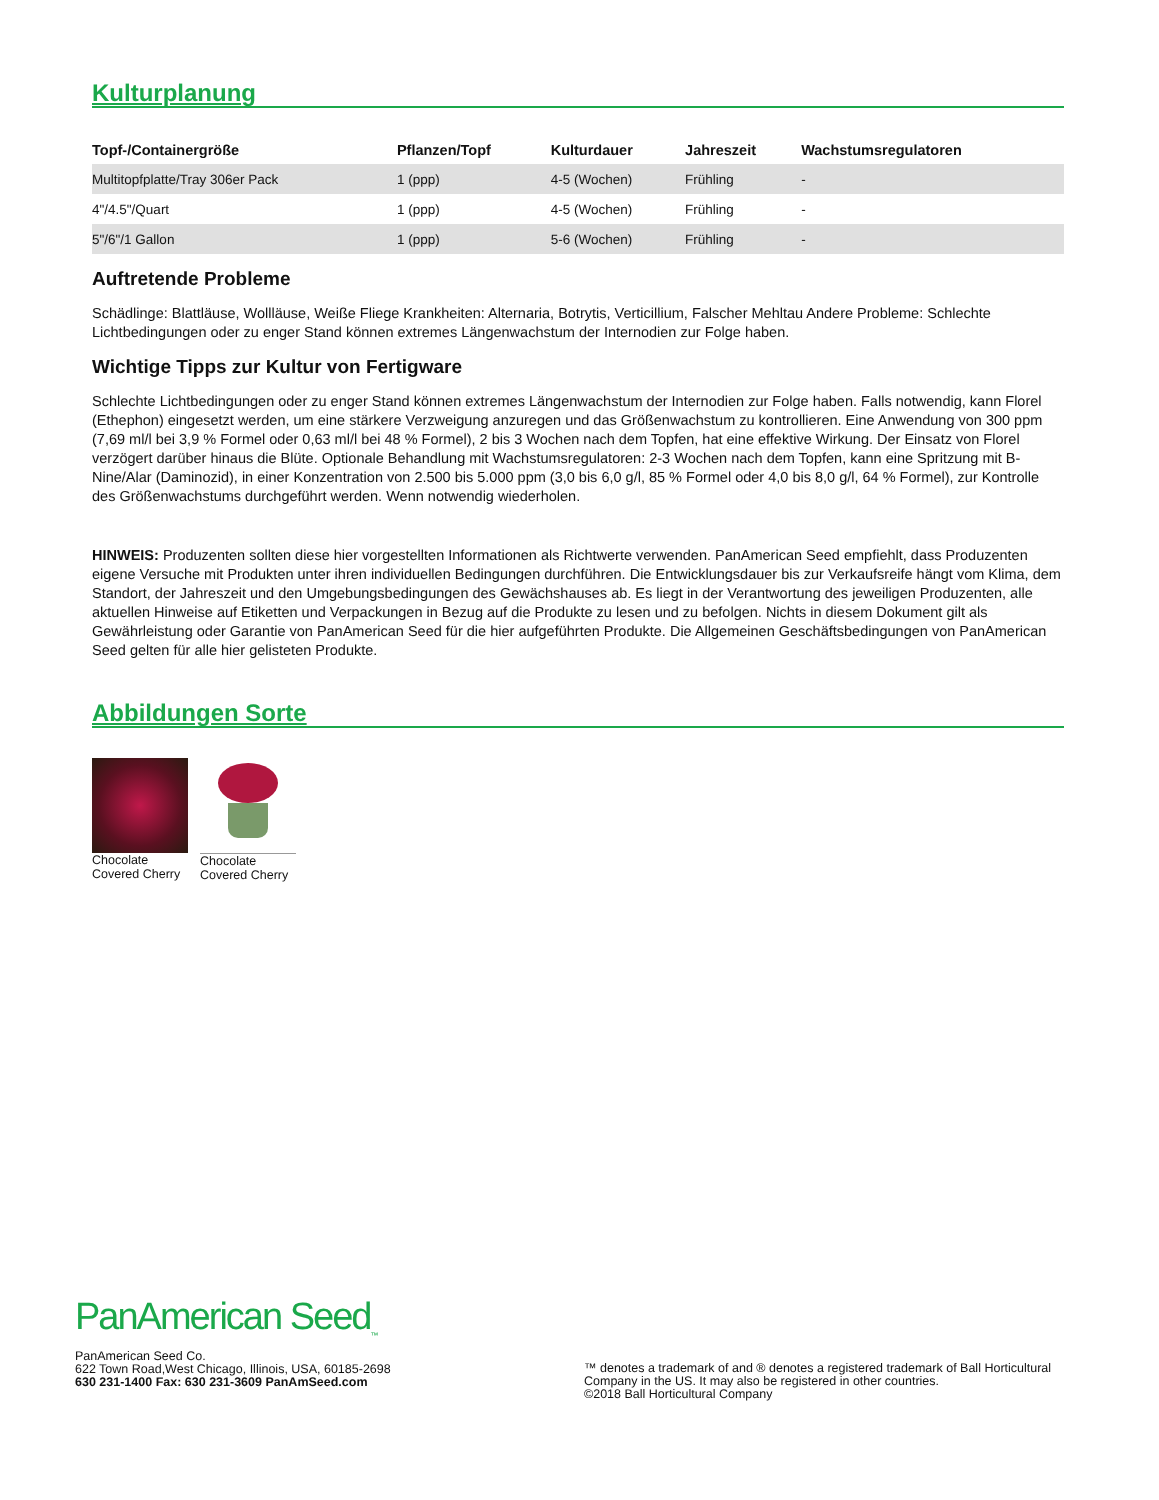Kulturplanung
| Topf-/Containergröße | Pflanzen/Topf | Kulturdauer | Jahreszeit | Wachstumsregulatoren |
| --- | --- | --- | --- | --- |
| Multitopfplatte/Tray 306er Pack | 1 (ppp) | 4-5 (Wochen) | Frühling | - |
| 4"/4.5"/Quart | 1 (ppp) | 4-5 (Wochen) | Frühling | - |
| 5"/6"/1 Gallon | 1 (ppp) | 5-6 (Wochen) | Frühling | - |
Auftretende Probleme
Schädlinge: Blattläuse, Wollläuse, Weiße Fliege Krankheiten: Alternaria, Botrytis, Verticillium, Falscher Mehltau Andere Probleme: Schlechte Lichtbedingungen oder zu enger Stand können extremes Längenwachstum der Internodien zur Folge haben.
Wichtige Tipps zur Kultur von Fertigware
Schlechte Lichtbedingungen oder zu enger Stand können extremes Längenwachstum der Internodien zur Folge haben. Falls notwendig, kann Florel (Ethephon) eingesetzt werden, um eine stärkere Verzweigung anzuregen und das Größenwachstum zu kontrollieren. Eine Anwendung von 300 ppm (7,69 ml/l bei 3,9 % Formel oder 0,63 ml/l bei 48 % Formel), 2 bis 3 Wochen nach dem Topfen, hat eine effektive Wirkung. Der Einsatz von Florel verzögert darüber hinaus die Blüte. Optionale Behandlung mit Wachstumsregulatoren: 2-3 Wochen nach dem Topfen, kann eine Spritzung mit B-Nine/Alar (Daminozid), in einer Konzentration von 2.500 bis 5.000 ppm (3,0 bis 6,0 g/l, 85 % Formel oder 4,0 bis 8,0 g/l, 64 % Formel), zur Kontrolle des Größenwachstums durchgeführt werden. Wenn notwendig wiederholen.
HINWEIS: Produzenten sollten diese hier vorgestellten Informationen als Richtwerte verwenden. PanAmerican Seed empfiehlt, dass Produzenten eigene Versuche mit Produkten unter ihren individuellen Bedingungen durchführen. Die Entwicklungsdauer bis zur Verkaufsreife hängt vom Klima, dem Standort, der Jahreszeit und den Umgebungsbedingungen des Gewächshauses ab. Es liegt in der Verantwortung des jeweiligen Produzenten, alle aktuellen Hinweise auf Etiketten und Verpackungen in Bezug auf die Produkte zu lesen und zu befolgen. Nichts in diesem Dokument gilt als Gewährleistung oder Garantie von PanAmerican Seed für die hier aufgeführten Produkte. Die Allgemeinen Geschäftsbedingungen von PanAmerican Seed gelten für alle hier gelisteten Produkte.
Abbildungen Sorte
Chocolate Covered Cherry
Chocolate Covered Cherry
PanAmerican Seed<sub>™</sub>
PanAmerican Seed Co.
622 Town Road,West Chicago, Illinois, USA, 60185-2698
630 231-1400 Fax: 630 231-3609 PanAmSeed.com
™ denotes a trademark of and ® denotes a registered trademark of Ball Horticultural Company in the US. It may also be registered in other countries.
©2018 Ball Horticultural Company